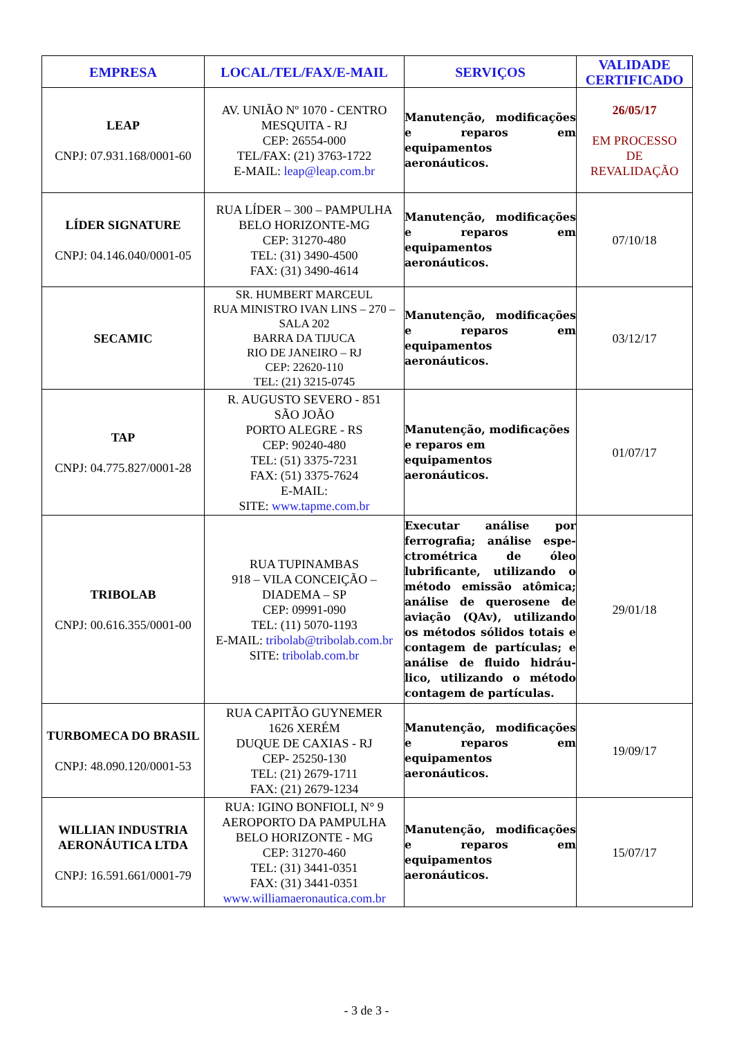| EMPRESA | LOCAL/TEL/FAX/E-MAIL | SERVIÇOS | VALIDADE CERTIFICADO |
| --- | --- | --- | --- |
| LEAP CNPJ: 07.931.168/0001-60 | AV. UNIÃO Nº 1070 - CENTRO MESQUITA - RJ CEP: 26554-000 TEL/FAX: (21) 3763-1722 E-MAIL: leap@leap.com.br | Manutenção, modificações e reparos em equipamentos aeronáuticos. | 26/05/17 EM PROCESSO DE REVALIDAÇÃO |
| LÍDER SIGNATURE CNPJ: 04.146.040/0001-05 | RUA LÍDER – 300 – PAMPULHA BELO HORIZONTE-MG CEP: 31270-480 TEL: (31) 3490-4500 FAX: (31) 3490-4614 | Manutenção, modificações e reparos em equipamentos aeronáuticos. | 07/10/18 |
| SECAMIC | SR. HUMBERT MARCEUL RUA MINISTRO IVAN LINS – 270 – SALA 202 BARRA DA TIJUCA RIO DE JANEIRO – RJ CEP: 22620-110 TEL: (21) 3215-0745 | Manutenção, modificações e reparos em equipamentos aeronáuticos. | 03/12/17 |
| TAP CNPJ: 04.775.827/0001-28 | R. AUGUSTO SEVERO - 851 SÃO JOÃO PORTO ALEGRE - RS CEP: 90240-480 TEL: (51) 3375-7231 FAX: (51) 3375-7624 E-MAIL: SITE: www.tapme.com.br | Manutenção, modificações e reparos em equipamentos aeronáuticos. | 01/07/17 |
| TRIBOLAB CNPJ: 00.616.355/0001-00 | RUA TUPINAMBAS 918 – VILA CONCEIÇÃO – DIADEMA – SP CEP: 09991-090 TEL: (11) 5070-1193 E-MAIL: tribolab@tribolab.com.br SITE: tribolab.com.br | Executar análise por ferrografia; análise espe-ctrométrica de óleo lubrificante, utilizando o método emissão atômica; análise de querosene de aviação (QAv), utilizando os métodos sólidos totais e contagem de partículas; e análise de fluido hidráu-lico, utilizando o método contagem de partículas. | 29/01/18 |
| TURBOMECA DO BRASIL CNPJ: 48.090.120/0001-53 | RUA CAPITÃO GUYNEMER 1626 XERÉM DUQUE DE CAXIAS - RJ CEP- 25250-130 TEL: (21) 2679-1711 FAX: (21) 2679-1234 | Manutenção, modificações e reparos em equipamentos aeronáuticos. | 19/09/17 |
| WILLIAN INDUSTRIA AERONÁUTICA LTDA CNPJ: 16.591.661/0001-79 | RUA: IGINO BONFIOLI, N° 9 AEROPORTO DA PAMPULHA BELO HORIZONTE - MG CEP: 31270-460 TEL: (31) 3441-0351 FAX: (31) 3441-0351 www.williamaeronautica.com.br | Manutenção, modificações e reparos em equipamentos aeronáuticos. | 15/07/17 |
- 3 de 3 -